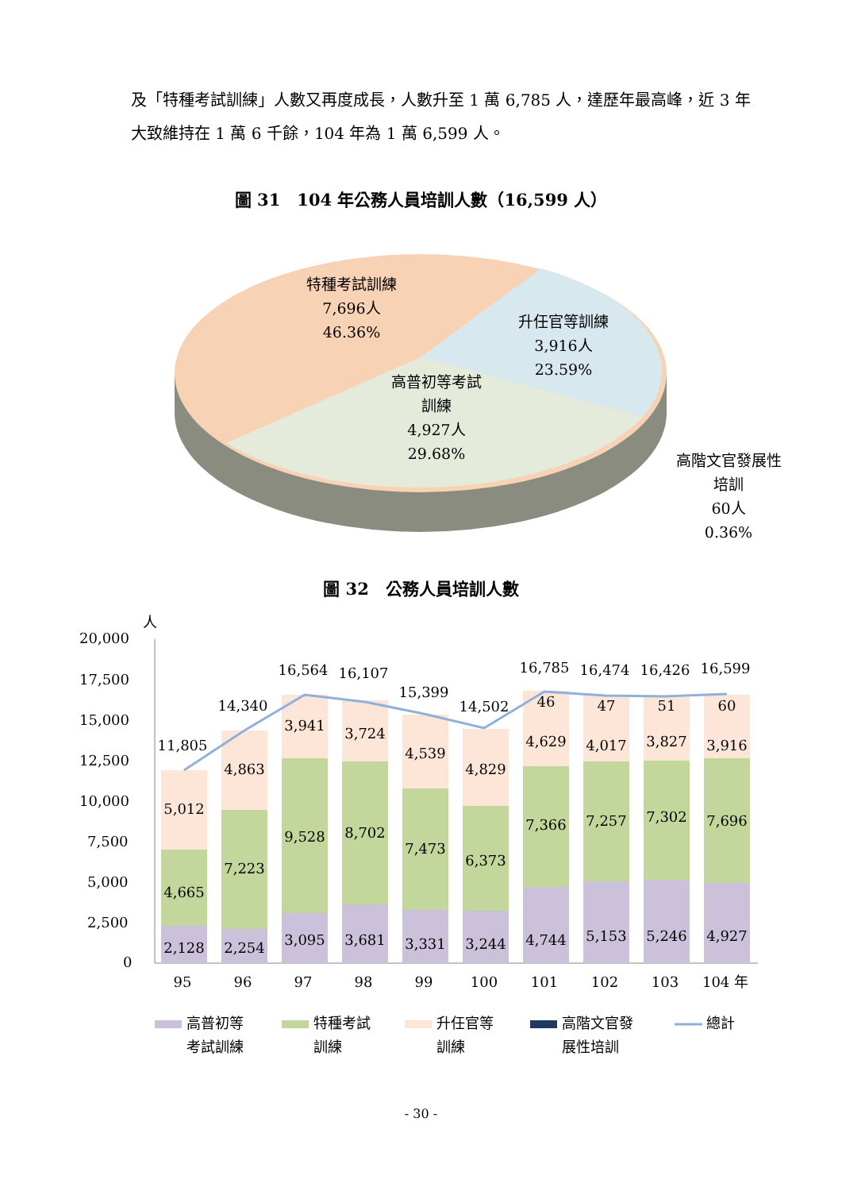及「特種考試訓練」人數又再度成長，人數升至 1 萬 6,785 人，達歷年最高峰，近 3 年大致維持在 1 萬 6 千餘，104 年為 1 萬 6,599 人。
圖 31　104 年公務人員培訓人數（16,599 人）
特種考試訓練
7,696人
46.36%
升任官等訓練
3,916人
23.59%
高普初等考試
訓練
4,927人
29.68%
高階文官發展性
培訓
60人
0.36%
圖 32　公務人員培訓人數
人
20,000
17,500
15,000
12,500
10,000
7,500
5,000
2,500
0
95
96
97
98
99
100
101
102
103
104 年
11,805
14,340
16,564
16,107
15,399
14,502
16,785
16,474
16,426
16,599
5,012
4,665
2,128
4,863
7,223
2,254
3,941
9,528
3,095
3,724
8,702
3,681
4,539
7,473
3,331
4,829
6,373
3,244
46
4,629
7,366
4,744
47
4,017
7,257
5,153
51
3,827
7,302
5,246
60
3,916
7,696
4,927
高普初等
考試訓練
特種考試
訓練
升任官等
訓練
高階文官發
展性培訓
總計
- 30 -